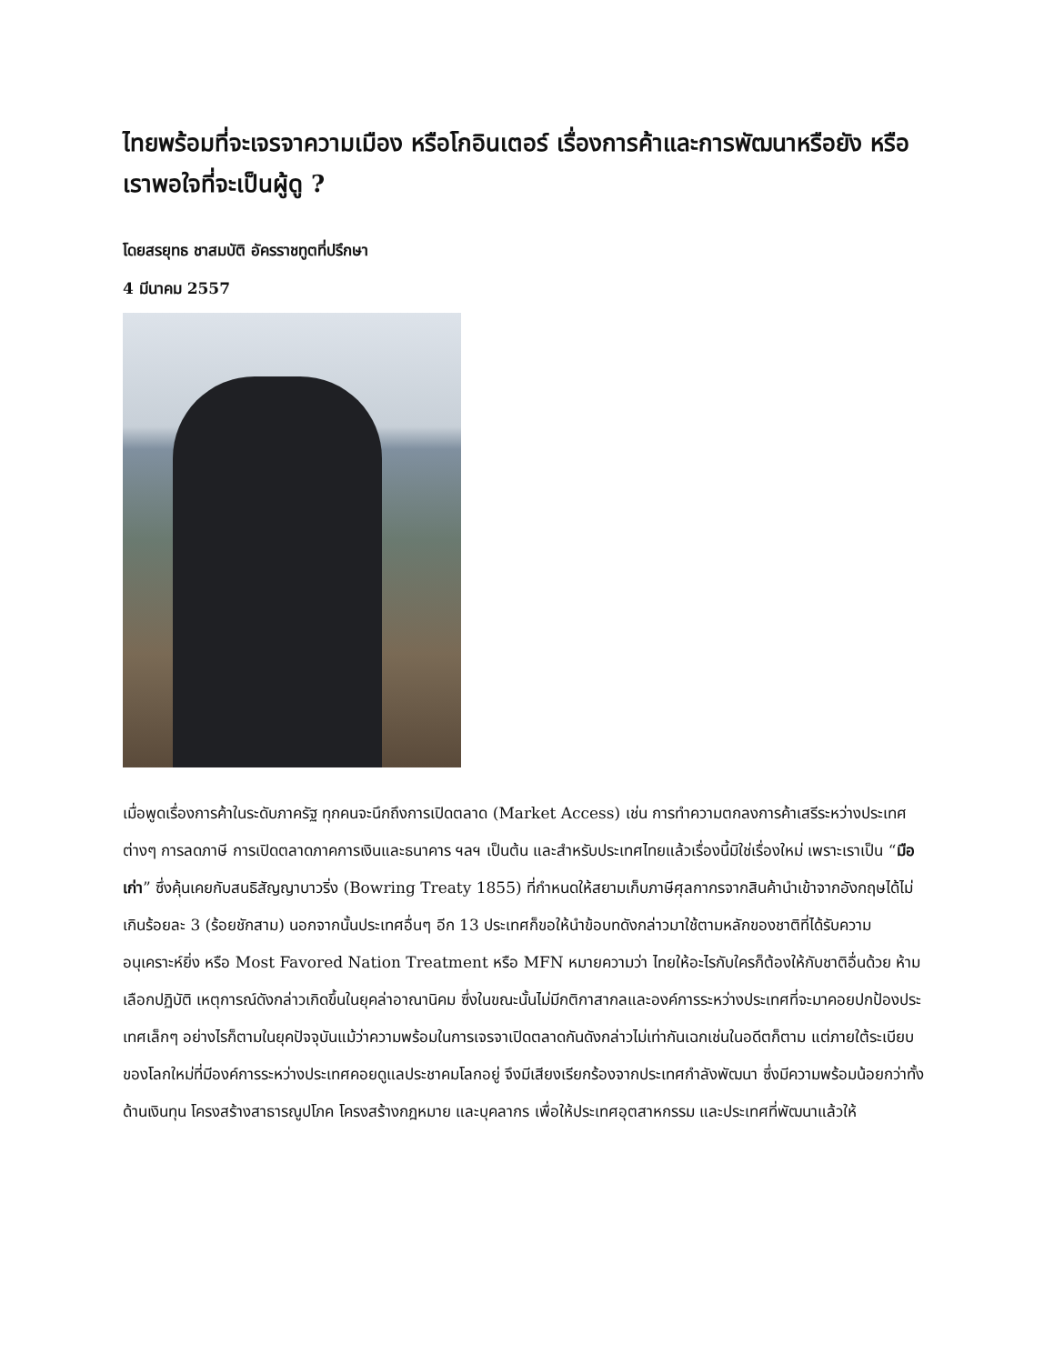ไทยพร้อมที่จะเจรจาความเมือง หรือโกอินเตอร์ เรื่องการค้าและการพัฒนาหรือยัง หรือเราพอใจที่จะเป็นผู้ดู ?
โดยสรยุทธ ชาสมบัติ อัครราชทูตที่ปรึกษา
4 มีนาคม 2557
เมื่อพูดเรื่องการค้าในระดับภาครัฐ ทุกคนจะนึกถึงการเปิดตลาด (Market Access) เช่น การทำความตกลงการค้าเสรีระหว่างประเทศต่างๆ การลดภาษี การเปิดตลาดภาคการเงินและธนาคาร ฯลฯ เป็นต้น และสำหรับประเทศไทยแล้วเรื่องนี้มิใช่เรื่องใหม่ เพราะเราเป็น “มือเก่า” ซึ่งคุ้นเคยกับสนธิสัญญาบาวริ่ง (Bowring Treaty 1855) ที่กำหนดให้สยามเก็บภาษีศุลกากรจากสินค้านำเข้าจากอังกฤษได้ไม่เกินร้อยละ 3 (ร้อยชักสาม) นอกจากนั้นประเทศอื่นๆ อีก 13 ประเทศก็ขอให้นำข้อบทดังกล่าวมาใช้ตามหลักของชาติที่ได้รับความอนุเคราะห์ยิ่ง หรือ Most Favored Nation Treatment หรือ MFN หมายความว่า ไทยให้อะไรกับใครก็ต้องให้กับชาติอื่นด้วย ห้ามเลือกปฏิบัติ เหตุการณ์ดังกล่าวเกิดขึ้นในยุคล่าอาณานิคม ซึ่งในขณะนั้นไม่มีกติกาสากลและองค์การระหว่างประเทศที่จะมาคอยปกป้องประเทศเล็กๆ อย่างไรก็ตามในยุคปัจจุบันแม้ว่าความพร้อมในการเจรจาเปิดตลาดกันดังกล่าวไม่เท่ากันเฉกเช่นในอดีตก็ตาม แต่ภายใต้ระเบียบของโลกใหม่ที่มีองค์การระหว่างประเทศคอยดูแลประชาคมโลกอยู่ จึงมีเสียงเรียกร้องจากประเทศกำลังพัฒนา ซึ่งมีความพร้อมน้อยกว่าทั้งด้านเงินทุน โครงสร้างสาธารณูปโภค โครงสร้างกฎหมาย และบุคลากร เพื่อให้ประเทศอุตสาหกรรม และประเทศที่พัฒนาแล้วให้